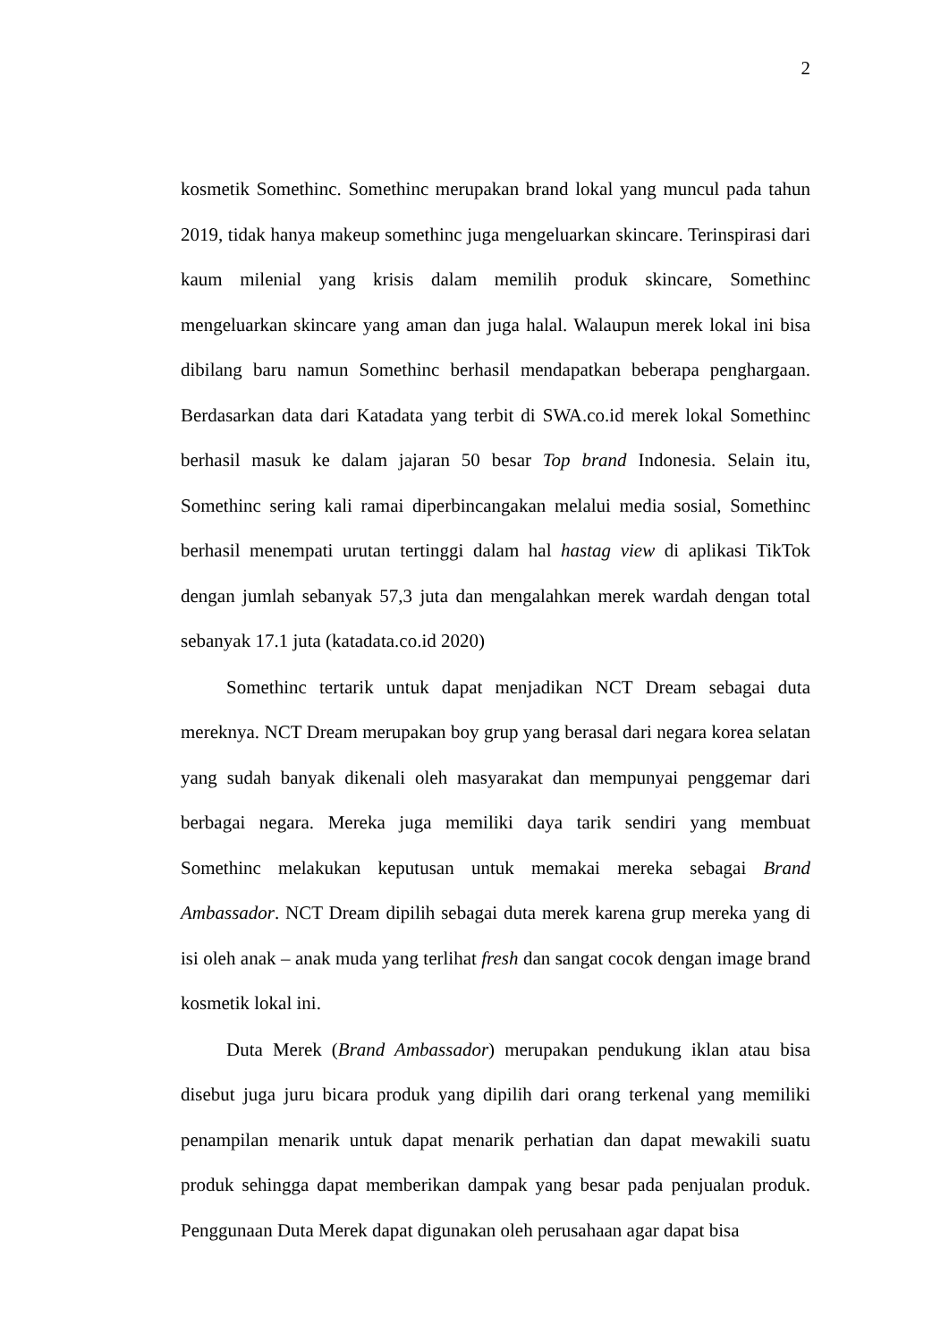2
kosmetik Somethinc. Somethinc merupakan brand lokal yang muncul pada tahun 2019, tidak hanya makeup somethinc juga mengeluarkan skincare. Terinspirasi dari kaum milenial yang krisis dalam memilih produk skincare, Somethinc mengeluarkan skincare yang aman dan juga halal. Walaupun merek lokal ini bisa dibilang baru namun Somethinc berhasil mendapatkan beberapa penghargaan. Berdasarkan data dari Katadata yang terbit di SWA.co.id merek lokal Somethinc berhasil masuk ke dalam jajaran 50 besar Top brand Indonesia. Selain itu, Somethinc sering kali ramai diperbincangakan melalui media sosial, Somethinc berhasil menempati urutan tertinggi dalam hal hastag view di aplikasi TikTok dengan jumlah sebanyak 57,3 juta dan mengalahkan merek wardah dengan total sebanyak 17.1 juta (katadata.co.id 2020)
Somethinc tertarik untuk dapat menjadikan NCT Dream sebagai duta mereknya. NCT Dream merupakan boy grup yang berasal dari negara korea selatan yang sudah banyak dikenali oleh masyarakat dan mempunyai penggemar dari berbagai negara. Mereka juga memiliki daya tarik sendiri yang membuat Somethinc melakukan keputusan untuk memakai mereka sebagai Brand Ambassador. NCT Dream dipilih sebagai duta merek karena grup mereka yang di isi oleh anak – anak muda yang terlihat fresh dan sangat cocok dengan image brand kosmetik lokal ini.
Duta Merek (Brand Ambassador) merupakan pendukung iklan atau bisa disebut juga juru bicara produk yang dipilih dari orang terkenal yang memiliki penampilan menarik untuk dapat menarik perhatian dan dapat mewakili suatu produk sehingga dapat memberikan dampak yang besar pada penjualan produk. Penggunaan Duta Merek dapat digunakan oleh perusahaan agar dapat bisa